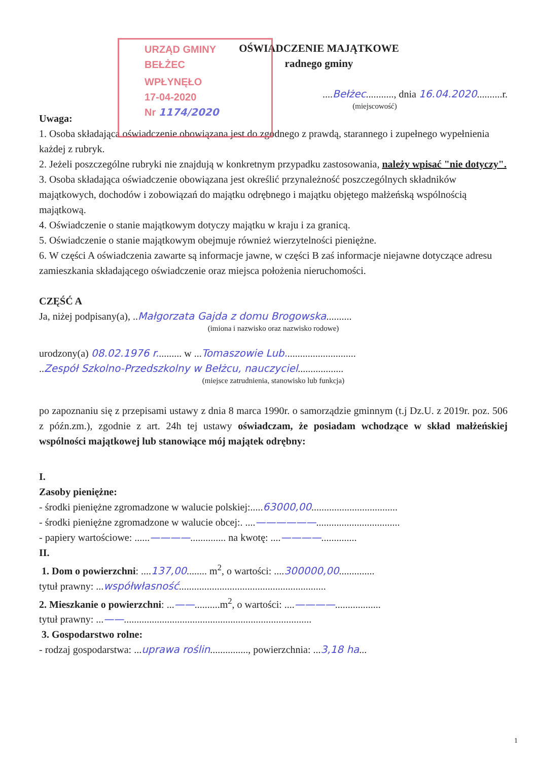URZĄD GMINY
BEŁŻEC
WPŁYNĘŁO
17-04-2020
Nr 1174/2020
OŚWIADCZENIE MAJĄTKOWE
radnego gminy
....Bełżec..........., dnia 16.04.2020..........r.
(miejscowość)
Uwaga:
1. Osoba składająca oświadczenie obowiązana jest do zgodnego z prawdą, starannego i zupełnego wypełnienia każdej z rubryk.
2. Jeżeli poszczególne rubryki nie znajdują w konkretnym przypadku zastosowania, należy wpisać "nie dotyczy".
3. Osoba składająca oświadczenie obowiązana jest określić przynależność poszczególnych składników majątkowych, dochodów i zobowiązań do majątku odrębnego i majątku objętego małżeńską wspólnością majątkową.
4. Oświadczenie o stanie majątkowym dotyczy majątku w kraju i za granicą.
5. Oświadczenie o stanie majątkowym obejmuje również wierzytelności pieniężne.
6. W części A oświadczenia zawarte są informacje jawne, w części B zaś informacje niejawne dotyczące adresu zamieszkania składającego oświadczenie oraz miejsca położenia nieruchomości.
CZĘŚĆ A
Ja, niżej podpisany(a), ..Małgorzata Gajda z domu Brogowska..........
(imiona i nazwisko oraz nazwisko rodowe)
urodzony(a) 08.02.1976 r.......... w ...Tomaszowie Lub............................
..Zespół Szkolno-Przedszkolny w Bełżcu, nauczyciel..................
(miejsce zatrudnienia, stanowisko lub funkcja)
po zapoznaniu się z przepisami ustawy z dnia 8 marca 1990r. o samorządzie gminnym (t.j Dz.U. z 2019r. poz. 506 z późn.zm.), zgodnie z art. 24h tej ustawy oświadczam, że posiadam wchodzące w skład małżeńskiej wspólności majątkowej lub stanowiące mój majątek odrębny:
I.
Zasoby pieniężne:
- środki pieniężne zgromadzone w walucie polskiej:.....63000,00..................................
- środki pieniężne zgromadzone w walucie obcej:. ....——————.................................
- papiery wartościowe: ......————.............. na kwotę: ....————..............
II.
1. Dom o powierzchni: ....137,00........ m<sup>2</sup>, o wartości: ....300000,00..............
tytuł prawny: ...współwłasność..........................................................
2. Mieszkanie o powierzchni: ...——..........m<sup>2</sup>, o wartości: ....————..................
tytuł prawny: ...——..........................................................................
3. Gospodarstwo rolne:
- rodzaj gospodarstwa: ...uprawa roślin..............., powierzchnia: ...3,18 ha...
1